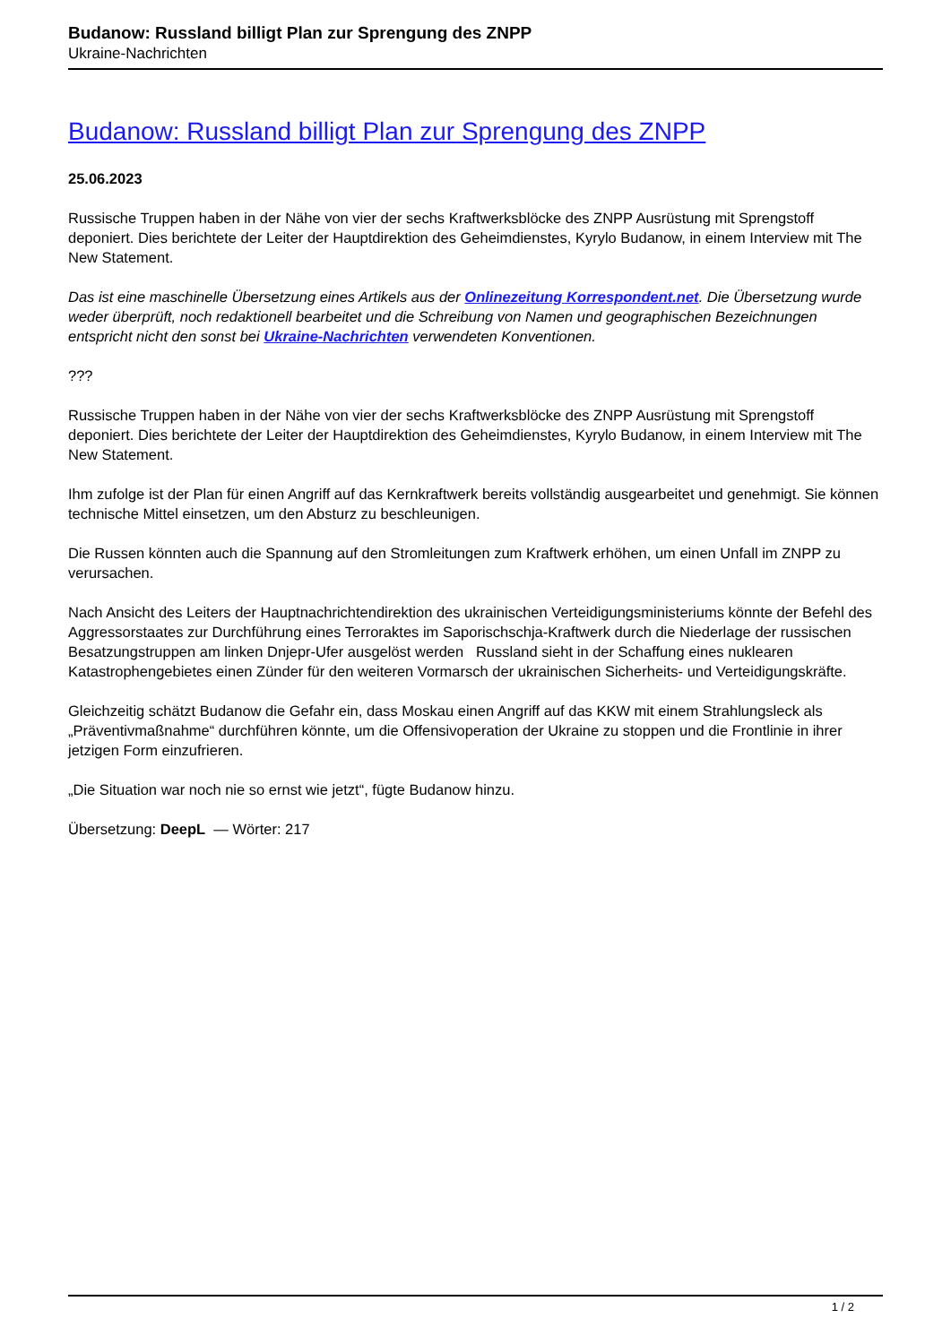Budanow: Russland billigt Plan zur Sprengung des ZNPP
Ukraine-Nachrichten
Budanow: Russland billigt Plan zur Sprengung des ZNPP
25.06.2023
Russische Truppen haben in der Nähe von vier der sechs Kraftwerksblöcke des ZNPP Ausrüstung mit Sprengstoff deponiert. Dies berichtete der Leiter der Hauptdirektion des Geheimdienstes, Kyrylo Budanow, in einem Interview mit The New Statement.
Das ist eine maschinelle Übersetzung eines Artikels aus der Onlinezeitung Korrespondent.net. Die Übersetzung wurde weder überprüft, noch redaktionell bearbeitet und die Schreibung von Namen und geographischen Bezeichnungen entspricht nicht den sonst bei Ukraine-Nachrichten verwendeten Konventionen.
???
Russische Truppen haben in der Nähe von vier der sechs Kraftwerksblöcke des ZNPP Ausrüstung mit Sprengstoff deponiert. Dies berichtete der Leiter der Hauptdirektion des Geheimdienstes, Kyrylo Budanow, in einem Interview mit The New Statement.
Ihm zufolge ist der Plan für einen Angriff auf das Kernkraftwerk bereits vollständig ausgearbeitet und genehmigt. Sie können technische Mittel einsetzen, um den Absturz zu beschleunigen.
Die Russen könnten auch die Spannung auf den Stromleitungen zum Kraftwerk erhöhen, um einen Unfall im ZNPP zu verursachen.
Nach Ansicht des Leiters der Hauptnachrichtendirektion des ukrainischen Verteidigungsministeriums könnte der Befehl des Aggressorstaates zur Durchführung eines Terroraktes im Saporischschja-Kraftwerk durch die Niederlage der russischen Besatzungstruppen am linken Dnjepr-Ufer ausgelöst werden Russland sieht in der Schaffung eines nuklearen Katastrophengebietes einen Zünder für den weiteren Vormarsch der ukrainischen Sicherheits- und Verteidigungskräfte.
Gleichzeitig schätzt Budanow die Gefahr ein, dass Moskau einen Angriff auf das KKW mit einem Strahlungsleck als „Präventivmaßnahme“ durchführen könnte, um die Offensivoperation der Ukraine zu stoppen und die Frontlinie in ihrer jetzigen Form einzufrieren.
„Die Situation war noch nie so ernst wie jetzt“, fügte Budanow hinzu.
Übersetzung: DeepL — Wörter: 217
1 / 2